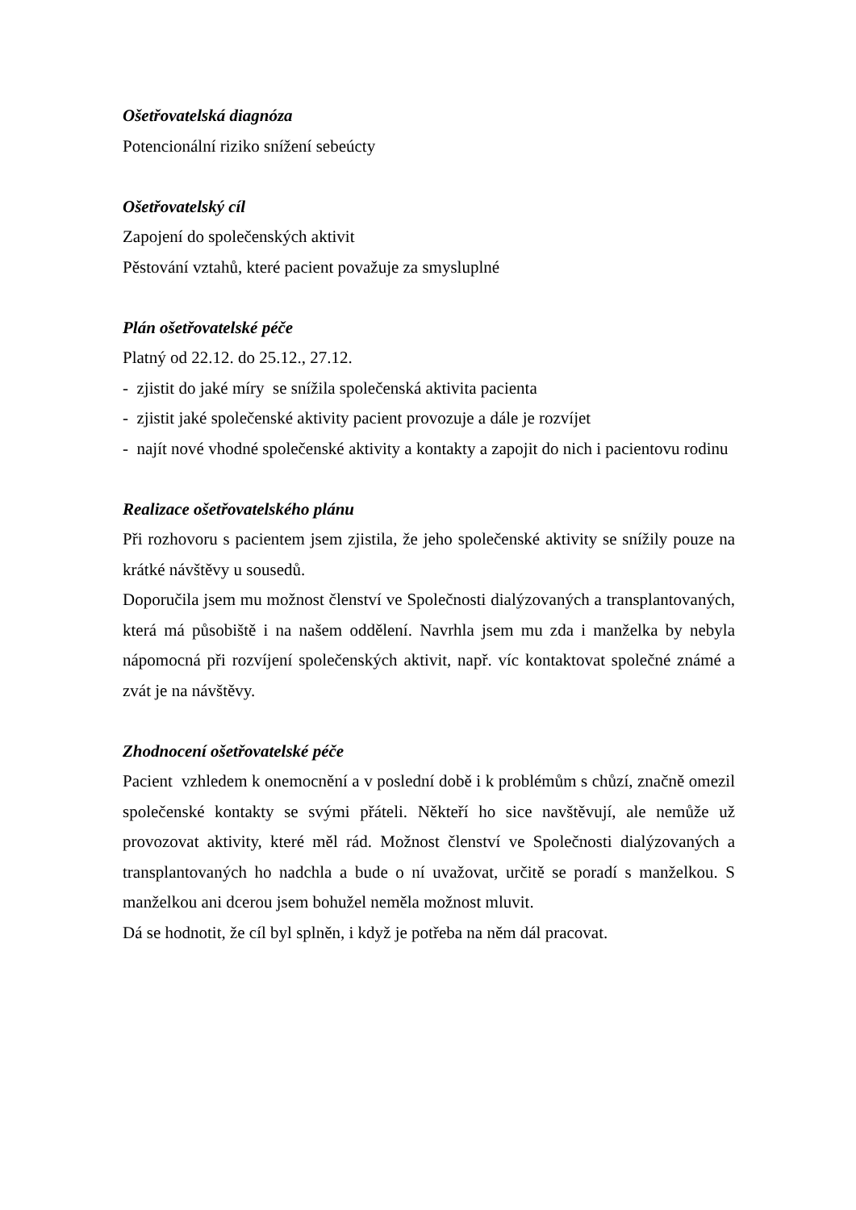Ošetřovatelská diagnóza
Potencionální riziko snížení sebeúcty
Ošetřovatelský cíl
Zapojení do společenských aktivit
Pěstování vztahů, které pacient považuje za smysluplné
Plán ošetřovatelské péče
Platný od 22.12. do 25.12., 27.12.
- zjistit do jaké míry se snížila společenská aktivita pacienta
- zjistit jaké společenské aktivity pacient provozuje a dále je rozvíjet
- najít nové vhodné společenské aktivity a kontakty a zapojit do nich i pacientovu rodinu
Realizace ošetřovatelského plánu
Při rozhovoru s pacientem jsem zjistila, že jeho společenské aktivity se snížily pouze na krátké návštěvy u sousedů.
Doporučila jsem mu možnost členství ve Společnosti dialýzovaných a transplantovaných, která má působiště i na našem oddělení. Navrhla jsem mu zda i manželka by nebyla nápomocná při rozvíjení společenských aktivit, např. víc kontaktovat společné známé a zvát je na návštěvy.
Zhodnocení ošetřovatelské péče
Pacient vzhledem k onemocnění a v poslední době i k problémům s chůzí, značně omezil společenské kontakty se svými přáteli. Někteří ho sice navštěvují, ale nemůže už provozovat aktivity, které měl rád. Možnost členství ve Společnosti dialýzovaných a transplantovaných ho nadchla a bude o ní uvažovat, určitě se poradí s manželkou. S manželkou ani dcerou jsem bohužel neměla možnost mluvit.
Dá se hodnotit, že cíl byl splněn, i když je potřeba na něm dál pracovat.